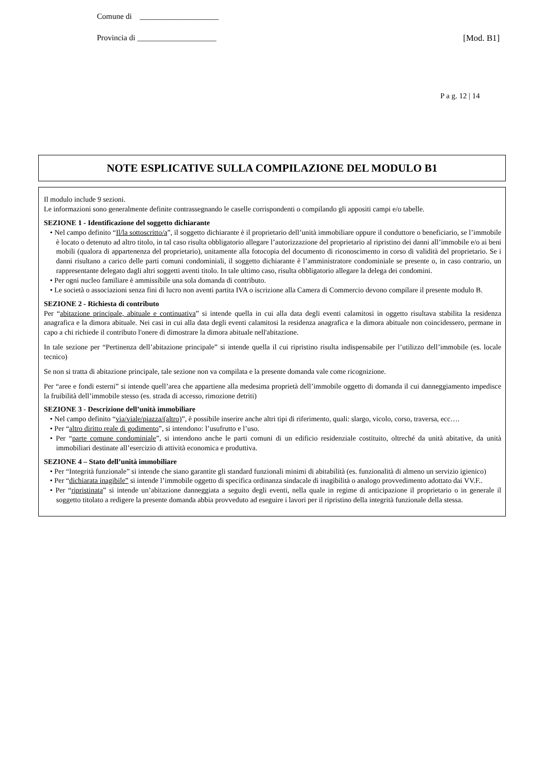Comune di ____________________
Provincia di ____________________ [Mod. B1]
P a g. 12 | 14
NOTE ESPLICATIVE SULLA COMPILAZIONE DEL MODULO B1
Il modulo include 9 sezioni.
Le informazioni sono generalmente definite contrassegnando le caselle corrispondenti o compilando gli appositi campi e/o tabelle.
SEZIONE 1 - Identificazione del soggetto dichiarante
• Nel campo definito “Il/la sottoscritto/a”, il soggetto dichiarante è il proprietario dell’unità immobiliare oppure il conduttore o beneficiario, se l’immobile è locato o detenuto ad altro titolo, in tal caso risulta obbligatorio allegare l’autorizzazione del proprietario al ripristino dei danni all’immobile e/o ai beni mobili (qualora di appartenenza del proprietario), unitamente alla fotocopia del documento di riconoscimento in corso di validità del proprietario. Se i danni risultano a carico delle parti comuni condominiali, il soggetto dichiarante è l’amministratore condominiale se presente o, in caso contrario, un rappresentante delegato dagli altri soggetti aventi titolo. In tale ultimo caso, risulta obbligatorio allegare la delega dei condomini.
• Per ogni nucleo familiare è ammissibile una sola domanda di contributo.
• Le società o associazioni senza fini di lucro non aventi partita IVA o iscrizione alla Camera di Commercio devono compilare il presente modulo B.
SEZIONE 2 - Richiesta di contributo
Per “abitazione principale, abituale e continuativa” si intende quella in cui alla data degli eventi calamitosi in oggetto risultava stabilita la residenza anagrafica e la dimora abituale. Nei casi in cui alla data degli eventi calamitosi la residenza anagrafica e la dimora abituale non coincidessero, permane in capo a chi richiede il contributo l'onere di dimostrare la dimora abituale nell'abitazione.
In tale sezione per “Pertinenza dell’abitazione principale” si intende quella il cui ripristino risulta indispensabile per l’utilizzo dell’immobile (es. locale tecnico)
Se non si tratta di abitazione principale, tale sezione non va compilata e la presente domanda vale come ricognizione.
Per “aree e fondi esterni” si intende quell’area che appartiene alla medesima proprietà dell’immobile oggetto di domanda il cui danneggiamento impedisce la fruibilità dell’immobile stesso (es. strada di accesso, rimozione detriti)
SEZIONE 3 - Descrizione dell’unità immobiliare
• Nel campo definito “via/viale/piazza/(altro)”, è possibile inserire anche altri tipi di riferimento, quali: slargo, vicolo, corso, traversa, ecc….
• Per “altro diritto reale di godimento”, si intendono: l’usufrutto e l’uso.
• Per “parte comune condominiale”, si intendono anche le parti comuni di un edificio residenziale costituito, oltreché da unità abitative, da unità immobiliari destinate all’esercizio di attività economica e produttiva.
SEZIONE 4 – Stato dell’unità immobiliare
• Per “Integrità funzionale” si intende che siano garantite gli standard funzionali minimi di abitabilità (es. funzionalità di almeno un servizio igienico)
• Per “dichiarata inagibile” si intende l’immobile oggetto di specifica ordinanza sindacale di inagibilità o analogo provvedimento adottato dai VV.F..
• Per “ripristinata” si intende un’abitazione danneggiata a seguito degli eventi, nella quale in regime di anticipazione il proprietario o in generale il soggetto titolato a redigere la presente domanda abbia provveduto ad eseguire i lavori per il ripristino della integrità funzionale della stessa.